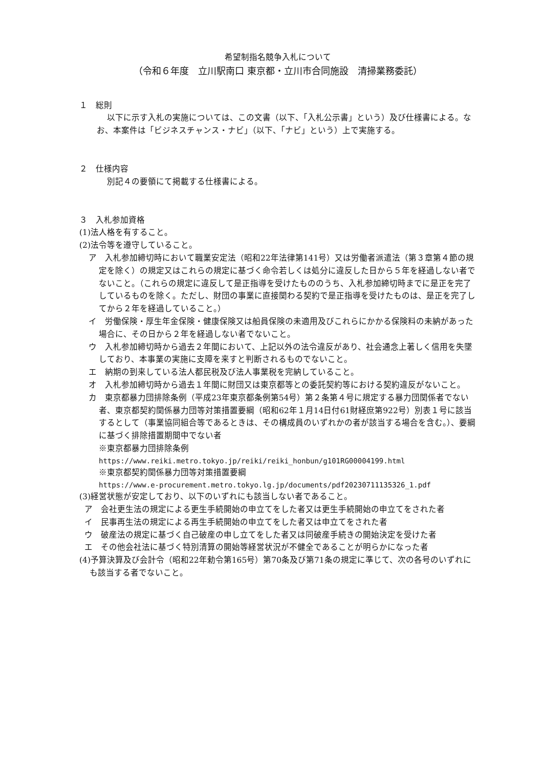希望制指名競争入札について
（令和６年度　立川駅南口 東京都・立川市合同施設　清掃業務委託）
１　総則
以下に示す入札の実施については、この文書（以下、「入札公示書」という）及び仕様書による。なお、本案件は「ビジネスチャンス・ナビ」（以下、「ナビ」という）上で実施する。
２　仕様内容
別記４の要領にて掲載する仕様書による。
３　入札参加資格
(1)法人格を有すること。
(2)法令等を遵守していること。
ア　入札参加締切時において職業安定法（昭和22年法律第141号）又は労働者派遣法（第３章第４節の規定を除く）の規定又はこれらの規定に基づく命令若しくは処分に違反した日から５年を経過しない者でないこと。（これらの規定に違反して是正指導を受けたもののうち、入札参加締切時までに是正を完了しているものを除く。ただし、財団の事業に直接関わる契約で是正指導を受けたものは、是正を完了してから２年を経過していること。）
イ　労働保険・厚生年金保険・健康保険又は船員保険の未適用及びこれらにかかる保険料の未納があった場合に、その日から２年を経過しない者でないこと。
ウ　入札参加締切時から過去２年間において、上記以外の法令違反があり、社会通念上著しく信用を失墜しており、本事業の実施に支障を来すと判断されるものでないこと。
エ　納期の到来している法人都民税及び法人事業税を完納していること。
オ　入札参加締切時から過去１年間に財団又は東京都等との委託契約等における契約違反がないこと。
カ　東京都暴力団排除条例（平成23年東京都条例第54号）第２条第４号に規定する暴力団関係者でない者、東京都契約関係暴力団等対策措置要綱（昭和62年１月14日付61財経庶第922号）別表１号に該当するとして（事業協同組合等であるときは、その構成員のいずれかの者が該当する場合を含む。）、要綱に基づく排除措置期間中でない者
※東京都暴力団排除条例
https://www.reiki.metro.tokyo.jp/reiki/reiki_honbun/g101RG00004199.html
※東京都契約関係暴力団等対策措置要綱
https://www.e-procurement.metro.tokyo.lg.jp/documents/pdf20230711135326_1.pdf
(3)経営状態が安定しており、以下のいずれにも該当しない者であること。
ア　会社更生法の規定による更生手続開始の申立てをした者又は更生手続開始の申立てをされた者
イ　民事再生法の規定による再生手続開始の申立てをした者又は申立てをされた者
ウ　破産法の規定に基づく自己破産の申し立てをした者又は同破産手続きの開始決定を受けた者
エ　その他会社法に基づく特別清算の開始等経営状況が不健全であることが明らかになった者
(4)予算決算及び会計令（昭和22年勅令第165号）第70条及び第71条の規定に準じて、次の各号のいずれにも該当する者でないこと。